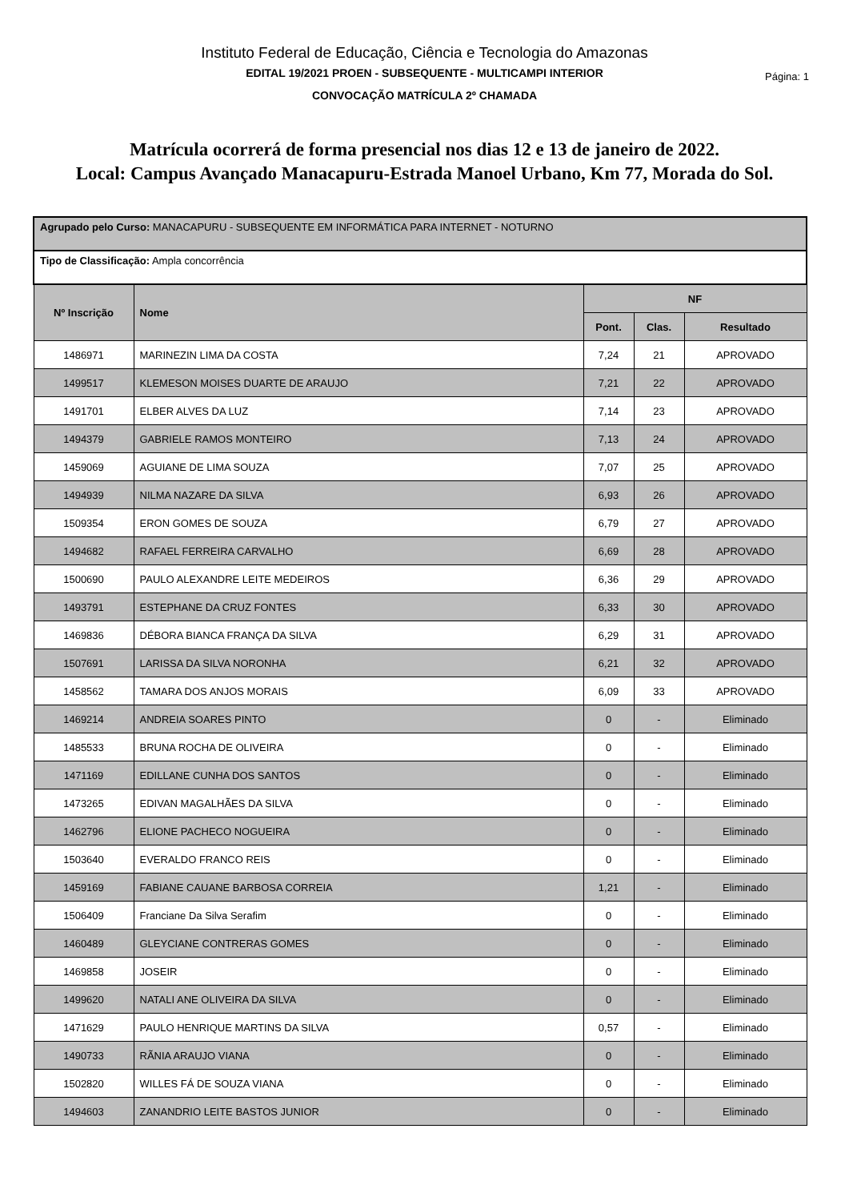Instituto Federal de Educação, Ciência e Tecnologia do Amazonas
EDITAL 19/2021 PROEN - SUBSEQUENTE - MULTICAMPI INTERIOR
CONVOCAÇÃO MATRÍCULA 2º CHAMADA
Página: 1
Matrícula ocorrerá de forma presencial nos dias 12 e 13 de janeiro de 2022.
Local: Campus Avançado Manacapuru-Estrada Manoel Urbano, Km 77, Morada do Sol.
| Agrupado pelo Curso: MANACAPURU - SUBSEQUENTE EM INFORMÁTICA PARA INTERNET - NOTURNO | | | | |
| Tipo de Classificação: Ampla concorrência | | | | |
| Nº Inscrição | Nome | NF | | |
| | | Pont. | Clas. | Resultado |
| 1486971 | MARINEZIN LIMA DA COSTA | 7,24 | 21 | APROVADO |
| 1499517 | KLEMESON MOISES DUARTE DE ARAUJO | 7,21 | 22 | APROVADO |
| 1491701 | ELBER ALVES DA LUZ | 7,14 | 23 | APROVADO |
| 1494379 | GABRIELE RAMOS MONTEIRO | 7,13 | 24 | APROVADO |
| 1459069 | AGUIANE DE LIMA SOUZA | 7,07 | 25 | APROVADO |
| 1494939 | NILMA NAZARE DA SILVA | 6,93 | 26 | APROVADO |
| 1509354 | ERON GOMES DE SOUZA | 6,79 | 27 | APROVADO |
| 1494682 | RAFAEL FERREIRA CARVALHO | 6,69 | 28 | APROVADO |
| 1500690 | PAULO ALEXANDRE LEITE MEDEIROS | 6,36 | 29 | APROVADO |
| 1493791 | ESTEPHANE DA CRUZ FONTES | 6,33 | 30 | APROVADO |
| 1469836 | DÉBORA BIANCA FRANÇA DA SILVA | 6,29 | 31 | APROVADO |
| 1507691 | LARISSA DA SILVA NORONHA | 6,21 | 32 | APROVADO |
| 1458562 | TAMARA DOS ANJOS MORAIS | 6,09 | 33 | APROVADO |
| 1469214 | ANDREIA SOARES PINTO | 0 | - | Eliminado |
| 1485533 | BRUNA ROCHA DE OLIVEIRA | 0 | - | Eliminado |
| 1471169 | EDILLANE CUNHA DOS SANTOS | 0 | - | Eliminado |
| 1473265 | EDIVAN MAGALHÃES DA SILVA | 0 | - | Eliminado |
| 1462796 | ELIONE PACHECO NOGUEIRA | 0 | - | Eliminado |
| 1503640 | EVERALDO FRANCO REIS | 0 | - | Eliminado |
| 1459169 | FABIANE CAUANE BARBOSA CORREIA | 1,21 | - | Eliminado |
| 1506409 | Franciane Da Silva Serafim | 0 | - | Eliminado |
| 1460489 | GLEYCIANE CONTRERAS GOMES | 0 | - | Eliminado |
| 1469858 | JOSEIR | 0 | - | Eliminado |
| 1499620 | NATALI ANE OLIVEIRA DA SILVA | 0 | - | Eliminado |
| 1471629 | PAULO HENRIQUE MARTINS DA SILVA | 0,57 | - | Eliminado |
| 1490733 | RÃNIA ARAUJO VIANA | 0 | - | Eliminado |
| 1502820 | WILLES FÁ DE SOUZA VIANA | 0 | - | Eliminado |
| 1494603 | ZANANDRIO LEITE BASTOS JUNIOR | 0 | - | Eliminado |